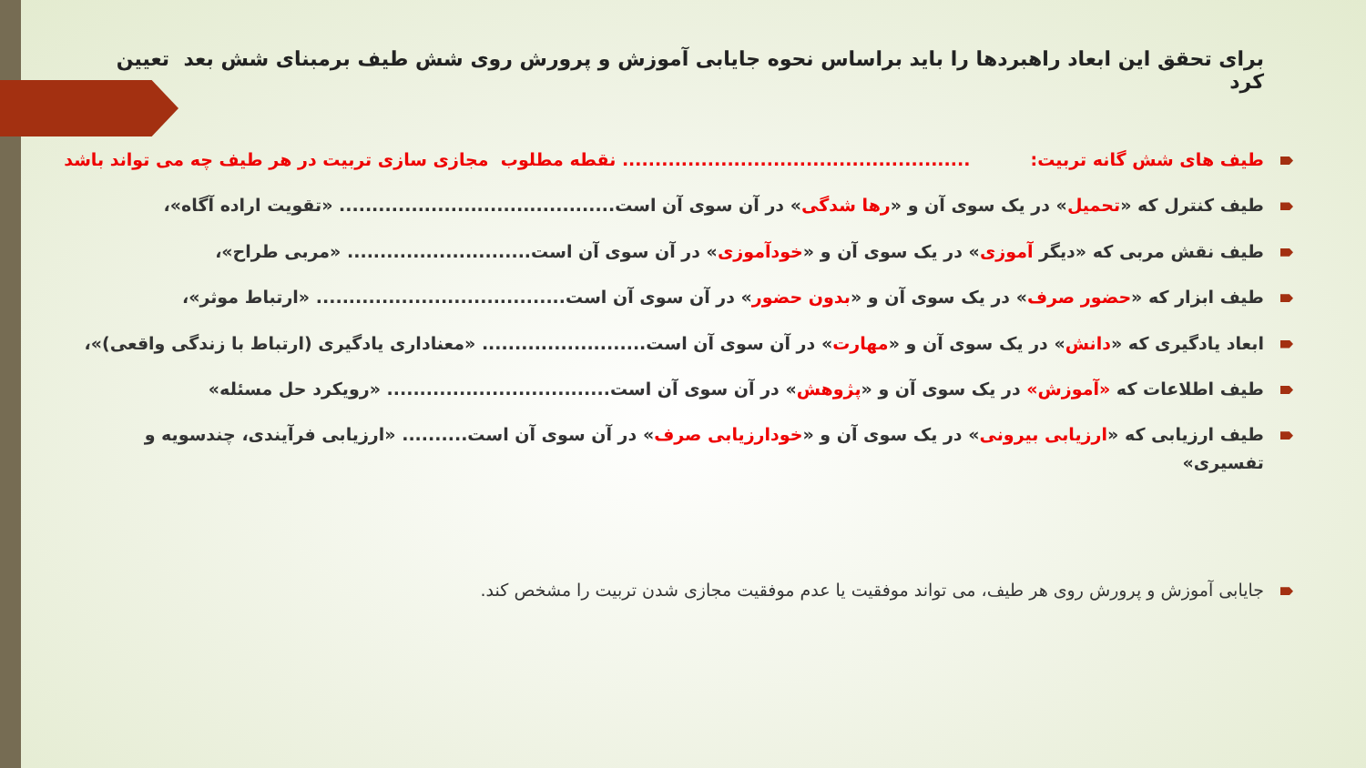برای تحقق این ابعاد راهبردها را باید براساس نحوه جایابی آموزش و پرورش روی شش طیف برمبنای شش بعد تعیین کرد
طیف های شش گانه تربیت: ..................................................... نقطه مطلوب مجازی سازی تربیت در هر طیف چه می تواند باشد
طیف کنترل که «تحمیل» در یک سوی آن و «رها شدگی» در آن سوی آن است.......................................... «تقویت اراده آگاه»،
طیف نقش مربی که «دیگر آموزی» در یک سوی آن و «خودآموزی» در آن سوی آن است............................ «مربی طراح»،
طیف ابزار که «حضور صرف» در یک سوی آن و «بدون حضور» در آن سوی آن است...................................... «ارتباط موثر»،
ابعاد یادگیری که «دانش» در یک سوی آن و «مهارت» در آن سوی آن است......................... «معناداری یادگیری (ارتباط با زندگی واقعی)»،
طیف اطلاعات که «آموزش» در یک سوی آن و «پژوهش» در آن سوی آن است.................................. «رویکرد حل مسئله»
طیف ارزیابی که «ارزیابی بیرونی» در یک سوی آن و «خودارزیابی صرف» در آن سوی آن است.......... «ارزیابی فرآیندی، چندسویه و تفسیری»
جایابی آموزش و پرورش روی هر طیف، می تواند موفقیت یا عدم موفقیت مجازی شدن تربیت را مشخص کند.